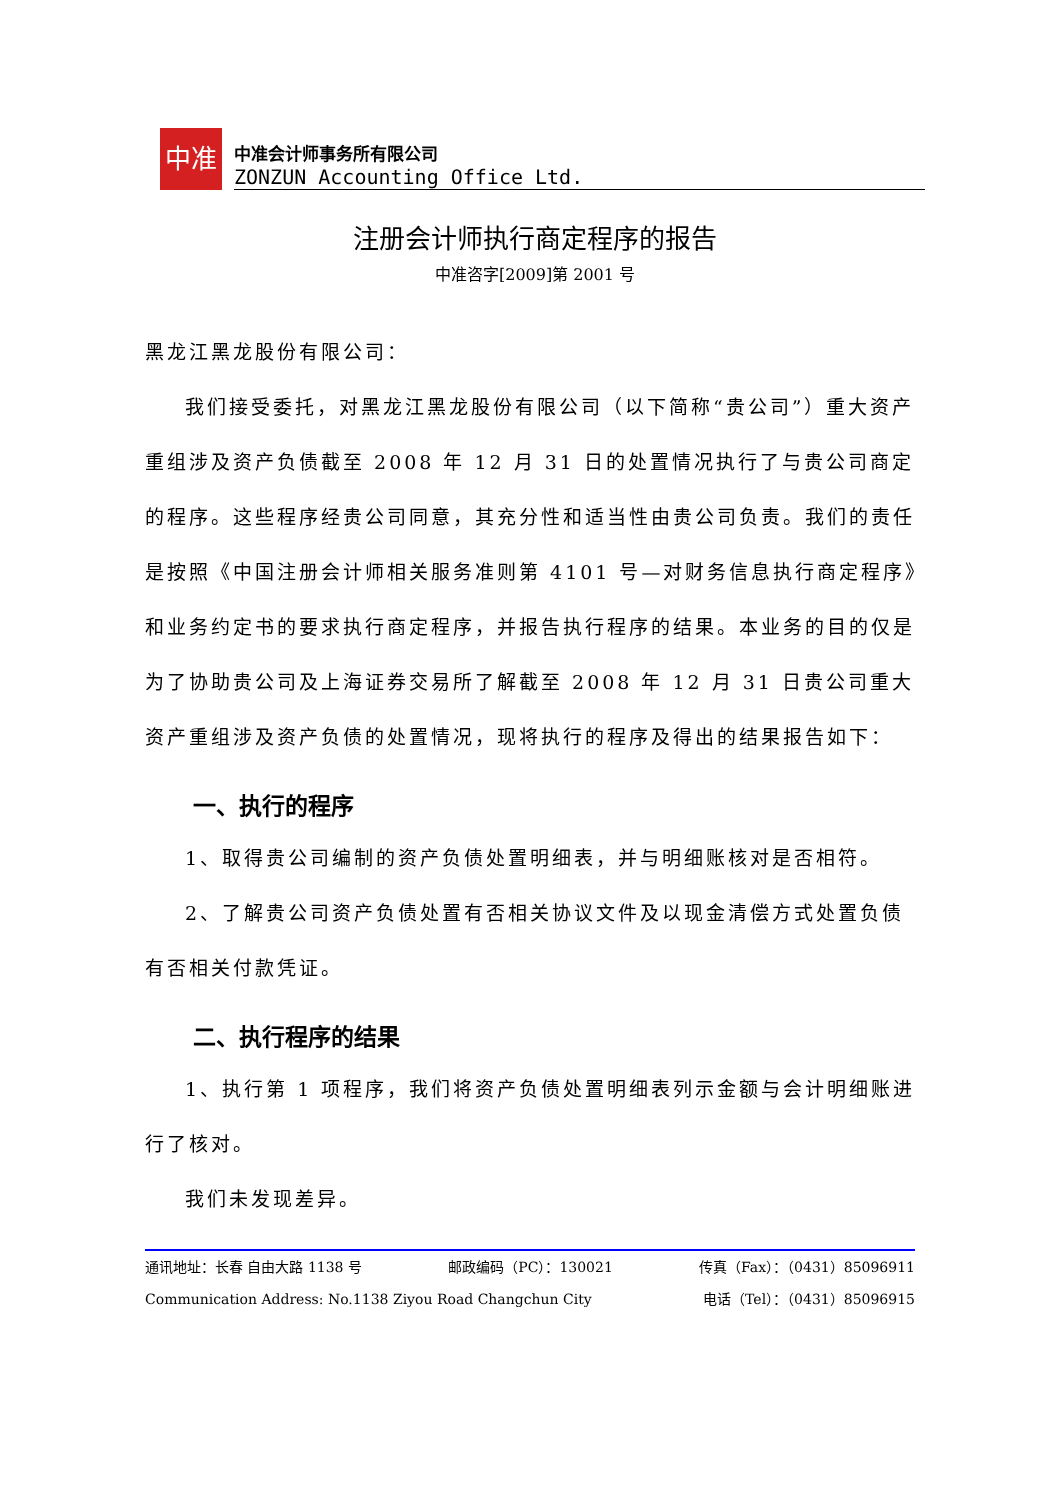中准
中准会计师事务所有限公司
ZONZUN Accounting Office Ltd.
注册会计师执行商定程序的报告
中准咨字[2009]第 2001 号
黑龙江黑龙股份有限公司：
我们接受委托，对黑龙江黑龙股份有限公司（以下简称“贵公司”）重大资产重组涉及资产负债截至 2008 年 12 月 31 日的处置情况执行了与贵公司商定的程序。这些程序经贵公司同意，其充分性和适当性由贵公司负责。我们的责任是按照《中国注册会计师相关服务准则第 4101 号—对财务信息执行商定程序》和业务约定书的要求执行商定程序，并报告执行程序的结果。本业务的目的仅是为了协助贵公司及上海证券交易所了解截至 2008 年 12 月 31 日贵公司重大资产重组涉及资产负债的处置情况，现将执行的程序及得出的结果报告如下：
一、执行的程序
1、取得贵公司编制的资产负债处置明细表，并与明细账核对是否相符。
2、了解贵公司资产负债处置有否相关协议文件及以现金清偿方式处置负债有否相关付款凭证。
二、执行程序的结果
1、执行第 1 项程序，我们将资产负债处置明细表列示金额与会计明细账进行了核对。
我们未发现差异。
通讯地址：长春 自由大路 1138 号 邮政编码（PC）：130021 传真（Fax）：（0431）85096911
Communication Address: No.1138 Ziyou Road Changchun City 电话（Tel）：（0431）85096915